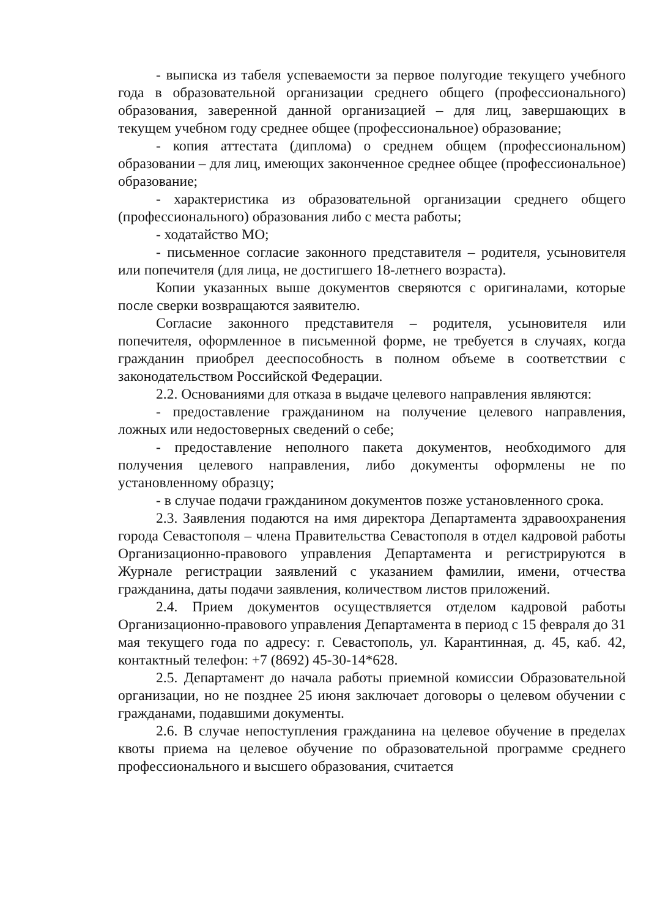- выписка из табеля успеваемости за первое полугодие текущего учебного года в образовательной организации среднего общего (профессионального) образования, заверенной данной организацией – для лиц, завершающих в текущем учебном году среднее общее (профессиональное) образование;
- копия аттестата (диплома) о среднем общем (профессиональном) образовании – для лиц, имеющих законченное среднее общее (профессиональное) образование;
- характеристика из образовательной организации среднего общего (профессионального) образования либо с места работы;
- ходатайство МО;
- письменное согласие законного представителя – родителя, усыновителя или попечителя (для лица, не достигшего 18-летнего возраста).
Копии указанных выше документов сверяются с оригиналами, которые после сверки возвращаются заявителю.
Согласие законного представителя – родителя, усыновителя или попечителя, оформленное в письменной форме, не требуется в случаях, когда гражданин приобрел дееспособность в полном объеме в соответствии с законодательством Российской Федерации.
2.2. Основаниями для отказа в выдаче целевого направления являются:
- предоставление гражданином на получение целевого направления, ложных или недостоверных сведений о себе;
- предоставление неполного пакета документов, необходимого для получения целевого направления, либо документы оформлены не по установленному образцу;
- в случае подачи гражданином документов позже установленного срока.
2.3. Заявления подаются на имя директора Департамента здравоохранения города Севастополя – члена Правительства Севастополя в отдел кадровой работы Организационно-правового управления Департамента и регистрируются в Журнале регистрации заявлений с указанием фамилии, имени, отчества гражданина, даты подачи заявления, количеством листов приложений.
2.4. Прием документов осуществляется отделом кадровой работы Организационно-правового управления Департамента в период с 15 февраля до 31 мая текущего года по адресу: г. Севастополь, ул. Карантинная, д. 45, каб. 42, контактный телефон: +7 (8692) 45-30-14*628.
2.5. Департамент до начала работы приемной комиссии Образовательной организации, но не позднее 25 июня заключает договоры о целевом обучении с гражданами, подавшими документы.
2.6. В случае непоступления гражданина на целевое обучение в пределах квоты приема на целевое обучение по образовательной программе среднего профессионального и высшего образования, считается